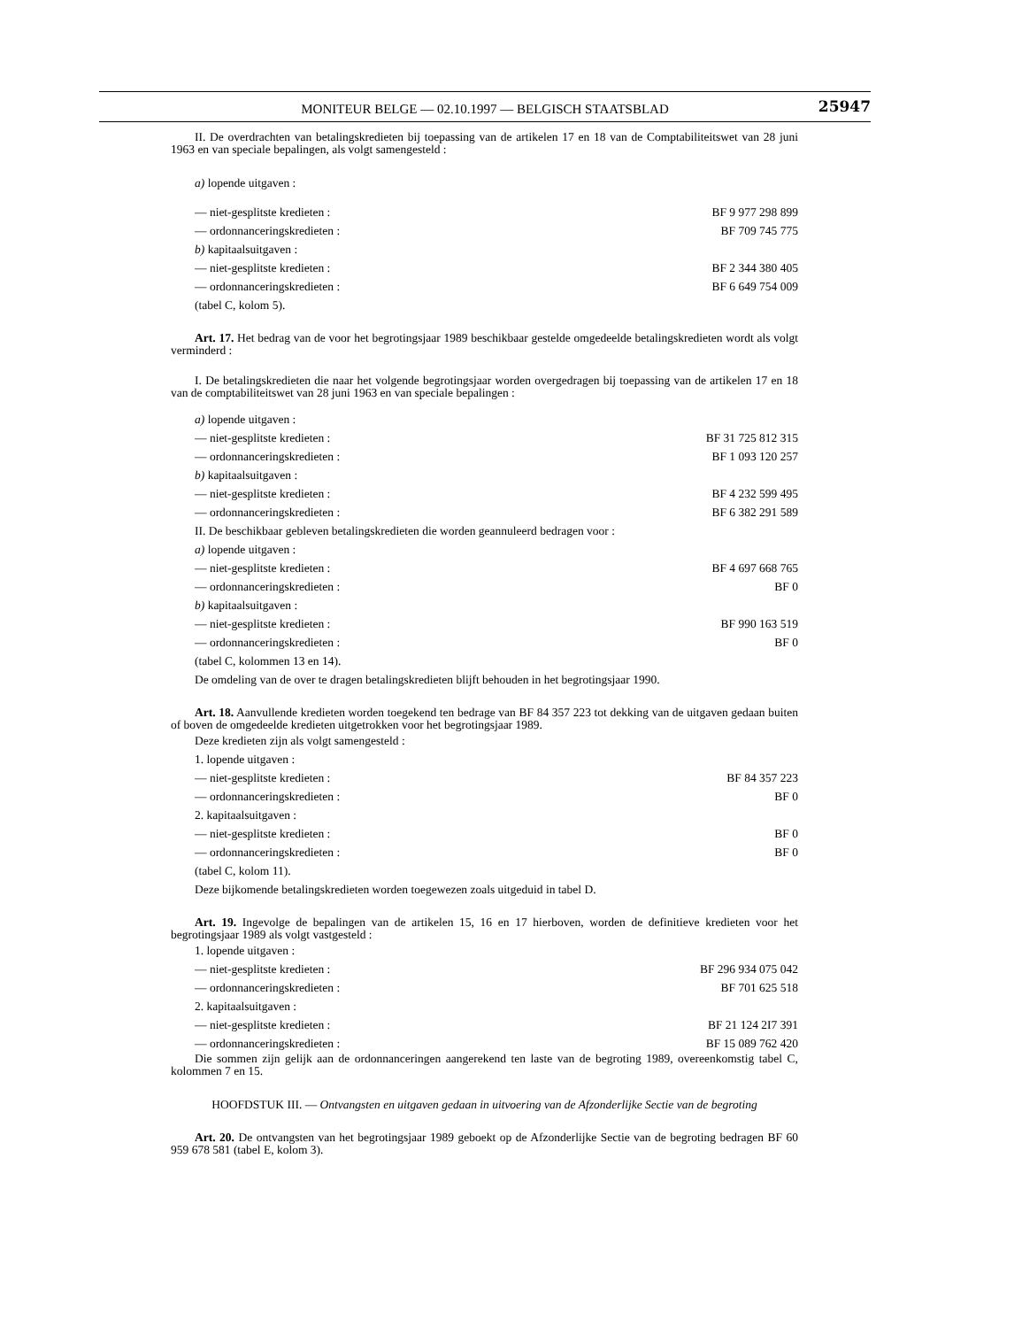MONITEUR BELGE — 02.10.1997 — BELGISCH STAATSBLAD
25947
II. De overdrachten van betalingskredieten bij toepassing van de artikelen 17 en 18 van de Comptabiliteitswet van 28 juni 1963 en van speciale bepalingen, als volgt samengesteld :
a) lopende uitgaven :
— niet-gesplitste kredieten : BF 9 977 298 899
— ordonnanceringskredieten : BF 709 745 775
b) kapitaalsuitgaven :
— niet-gesplitste kredieten : BF 2 344 380 405
— ordonnanceringskredieten : BF 6 649 754 009
(tabel C, kolom 5).
Art. 17. Het bedrag van de voor het begrotingsjaar 1989 beschikbaar gestelde omgedeelde betalingskredieten wordt als volgt verminderd :
I. De betalingskredieten die naar het volgende begrotingsjaar worden overgedragen bij toepassing van de artikelen 17 en 18 van de comptabiliteitswet van 28 juni 1963 en van speciale bepalingen :
a) lopende uitgaven :
— niet-gesplitste kredieten : BF 31 725 812 315
— ordonnanceringskredieten : BF 1 093 120 257
b) kapitaalsuitgaven :
— niet-gesplitste kredieten : BF 4 232 599 495
— ordonnanceringskredieten : BF 6 382 291 589
II. De beschikbaar gebleven betalingskredieten die worden geannuleerd bedragen voor :
a) lopende uitgaven :
— niet-gesplitste kredieten : BF 4 697 668 765
— ordonnanceringskredieten : BF 0
b) kapitaalsuitgaven :
— niet-gesplitste kredieten : BF 990 163 519
— ordonnanceringskredieten : BF 0
(tabel C, kolommen 13 en 14).
De omdeling van de over te dragen betalingskredieten blijft behouden in het begrotingsjaar 1990.
Art. 18. Aanvullende kredieten worden toegekend ten bedrage van BF 84 357 223 tot dekking van de uitgaven gedaan buiten of boven de omgedeelde kredieten uitgetrokken voor het begrotingsjaar 1989.
Deze kredieten zijn als volgt samengesteld :
1. lopende uitgaven :
— niet-gesplitste kredieten : BF 84 357 223
— ordonnanceringskredieten : BF 0
2. kapitaalsuitgaven :
— niet-gesplitste kredieten : BF 0
— ordonnanceringskredieten : BF 0
(tabel C, kolom 11).
Deze bijkomende betalingskredieten worden toegewezen zoals uitgeduid in tabel D.
Art. 19. Ingevolge de bepalingen van de artikelen 15, 16 en 17 hierboven, worden de definitieve kredieten voor het begrotingsjaar 1989 als volgt vastgesteld :
1. lopende uitgaven :
— niet-gesplitste kredieten : BF 296 934 075 042
— ordonnanceringskredieten : BF 701 625 518
2. kapitaalsuitgaven :
— niet-gesplitste kredieten : BF 21 124 2I7 391
— ordonnanceringskredieten : BF 15 089 762 420
Die sommen zijn gelijk aan de ordonnanceringen aangerekend ten laste van de begroting 1989, overeenkomstig tabel C, kolommen 7 en 15.
HOOFDSTUK III. — Ontvangsten en uitgaven gedaan in uitvoering van de Afzonderlijke Sectie van de begroting
Art. 20. De ontvangsten van het begrotingsjaar 1989 geboekt op de Afzonderlijke Sectie van de begroting bedragen BF 60 959 678 581 (tabel E, kolom 3).